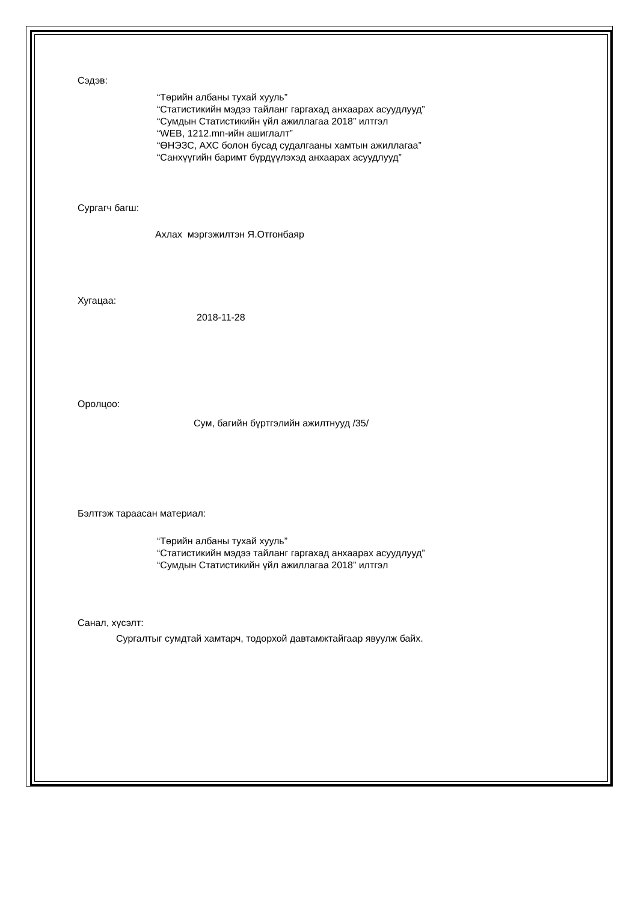Сэдэв:
“Төрийн албаны тухай хууль”
“Статистикийн мэдээ тайланг гаргахад анхаарах асуудлууд”
“Сумдын Статистикийн үйл ажиллагаа 2018” илтгэл
“WEB, 1212.mn-ийн ашиглалт”
“ӨНЭЗС, АХС болон бусад судалгааны хамтын ажиллагаа”
“Санхүүгийн баримт бүрдүүлэхэд анхаарах асуудлууд”
Сургагч багш:
Ахлах мэргэжилтэн Я.Отгонбаяр
Хугацаа:
2018-11-28
Оролцоо:
Сум, багийн бүртгэлийн ажилтнууд /35/
Бэлтгэж тараасан материал:
“Төрийн албаны тухай хууль”
“Статистикийн мэдээ тайланг гаргахад анхаарах асуудлууд”
“Сумдын Статистикийн үйл ажиллагаа 2018” илтгэл
Санал, хүсэлт:
Сургалтыг сумдтай хамтарч, тодорхой давтамжтайгаар явуулж байх.